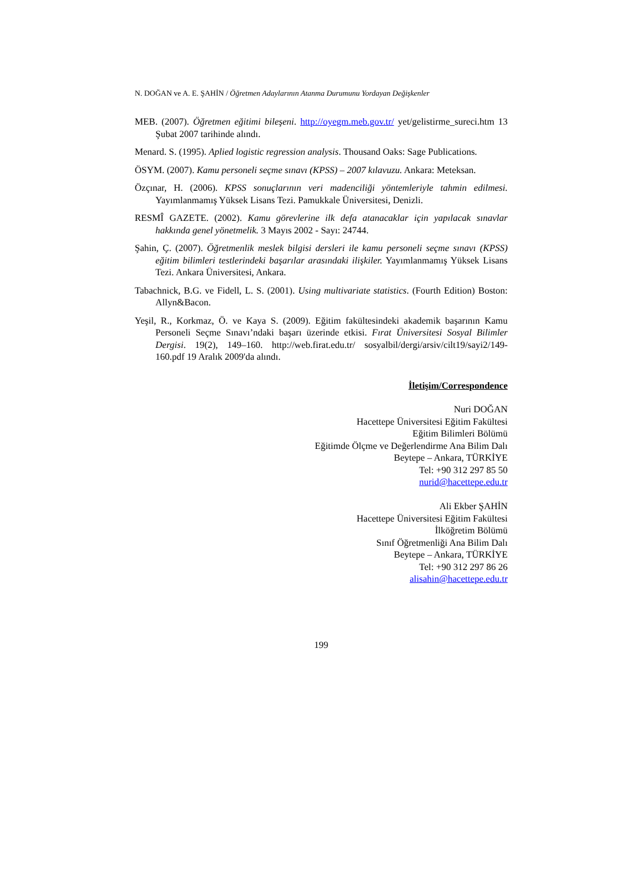N. DOĞAN ve A. E. ŞAHİN / Öğretmen Adaylarının Atanma Durumunu Yordayan Değişkenler
MEB. (2007). Öğretmen eğitimi bileşeni. http://oyegm.meb.gov.tr/ yet/gelistirme_sureci.htm 13 Şubat 2007 tarihinde alındı.
Menard. S. (1995). Aplied logistic regression analysis. Thousand Oaks: Sage Publications.
ÖSYM. (2007). Kamu personeli seçme sınavı (KPSS) – 2007 kılavuzu. Ankara: Meteksan.
Özçınar, H. (2006). KPSS sonuçlarının veri madenciliği yöntemleriyle tahmin edilmesi. Yayımlanmamış Yüksek Lisans Tezi. Pamukkale Üniversitesi, Denizli.
RESMÎ GAZETE. (2002). Kamu görevlerine ilk defa atanacaklar için yapılacak sınavlar hakkında genel yönetmelik. 3 Mayıs 2002 - Sayı: 24744.
Şahin, Ç. (2007). Öğretmenlik meslek bilgisi dersleri ile kamu personeli seçme sınavı (KPSS) eğitim bilimleri testlerindeki başarılar arasındaki ilişkiler. Yayımlanmamış Yüksek Lisans Tezi. Ankara Üniversitesi, Ankara.
Tabachnick, B.G. ve Fidell, L. S. (2001). Using multivariate statistics. (Fourth Edition) Boston: Allyn&Bacon.
Yeşil, R., Korkmaz, Ö. ve Kaya S. (2009). Eğitim fakültesindeki akademik başarının Kamu Personeli Seçme Sınavı’ndaki başarı üzerinde etkisi. Fırat Üniversitesi Sosyal Bilimler Dergisi. 19(2), 149–160. http://web.firat.edu.tr/ sosyalbil/dergi/arsiv/cilt19/sayi2/149-160.pdf 19 Aralık 2009'da alındı.
İletişim/Correspondence
Nuri DOĞAN
Hacettepe Üniversitesi Eğitim Fakültesi
Eğitim Bilimleri Bölümü
Eğitimde Ölçme ve Değerlendirme Ana Bilim Dalı
Beytepe – Ankara, TÜRKİYE
Tel: +90 312 297 85 50
nurid@hacettepe.edu.tr
Ali Ekber ŞAHİN
Hacettepe Üniversitesi Eğitim Fakültesi
İlköğretim Bölümü
Sınıf Öğretmenliği Ana Bilim Dalı
Beytepe – Ankara, TÜRKİYE
Tel: +90 312 297 86 26
alisahin@hacettepe.edu.tr
199